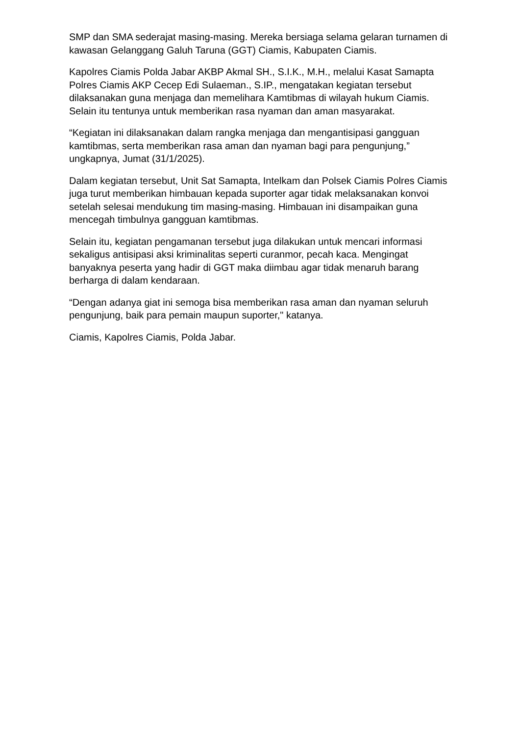SMP dan SMA sederajat masing-masing. Mereka bersiaga selama gelaran turnamen di kawasan Gelanggang Galuh Taruna (GGT) Ciamis, Kabupaten Ciamis.
Kapolres Ciamis Polda Jabar AKBP Akmal SH., S.I.K., M.H., melalui Kasat Samapta Polres Ciamis AKP Cecep Edi Sulaeman., S.IP., mengatakan kegiatan tersebut dilaksanakan guna menjaga dan memelihara Kamtibmas di wilayah hukum Ciamis. Selain itu tentunya untuk memberikan rasa nyaman dan aman masyarakat.
“Kegiatan ini dilaksanakan dalam rangka menjaga dan mengantisipasi gangguan kamtibmas, serta memberikan rasa aman dan nyaman bagi para pengunjung,” ungkapnya, Jumat (31/1/2025).
Dalam kegiatan tersebut, Unit Sat Samapta, Intelkam dan Polsek Ciamis Polres Ciamis juga turut memberikan himbauan kepada suporter agar tidak melaksanakan konvoi setelah selesai mendukung tim masing-masing. Himbauan ini disampaikan guna mencegah timbulnya gangguan kamtibmas.
Selain itu, kegiatan pengamanan tersebut juga dilakukan untuk mencari informasi sekaligus antisipasi aksi kriminalitas seperti curanmor, pecah kaca. Mengingat banyaknya peserta yang hadir di GGT maka diimbau agar tidak menaruh barang berharga di dalam kendaraan.
“Dengan adanya giat ini semoga bisa memberikan rasa aman dan nyaman seluruh pengunjung, baik para pemain maupun suporter," katanya.
Ciamis, Kapolres Ciamis, Polda Jabar.